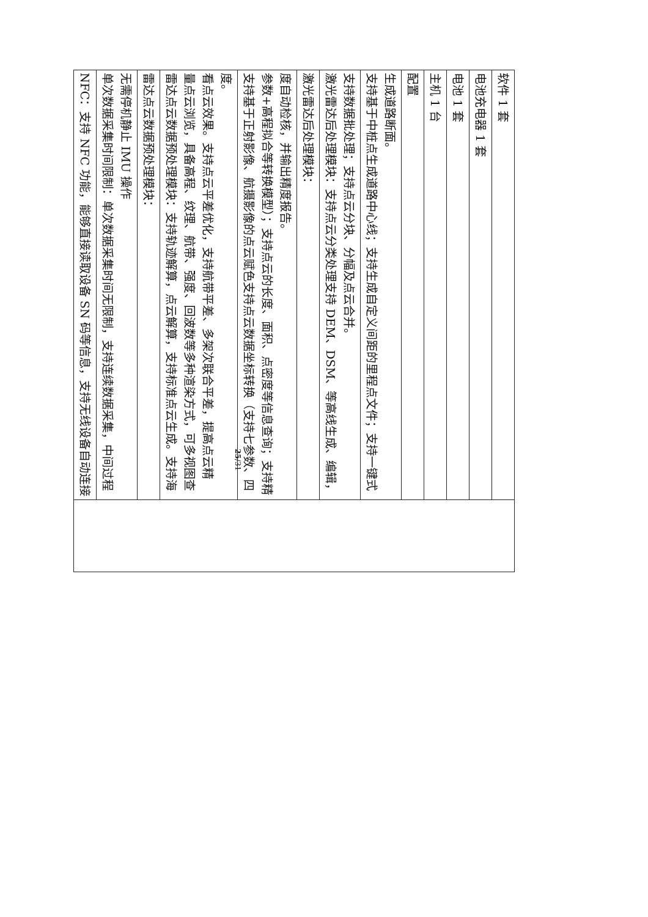| NFC：支持 NFC 功能，能够直接读取设备 SN 码等信息，支持无线设备自动连接 | |
| 单次数据采集时间限制：单次数据采集时间无限制，支持连续数据采集，中间过程无需停机静止 IMU 操作 | |
| 雷达点云数据预处理模块： | |
| 雷达点云数据预处理模块：支持轨迹解算，点云解算，支持标准点云生成。支持海量点云浏览，具备高程、纹理、航带、强度、回波数等多种渲染方式，可多视图查看点云效果。支持点云平差优化，支持航带平差、多架次联合平差，提高点云精度。 | |
| 支持基于正射影像、航摄影像的点云赋色支持点云数据坐标转换（支持七参数、四参数+高程拟合等转换模型）；支持点云的长度、面积、点密度等信息查询；支持精度自动检核，并输出精度报告。 | |
| 激光雷达后处理模块： | |
| 激光雷达后处理模块：支持点云分类处理支持 DEM、DSM、等高线生成、编辑，支持数据批处理；支持点云分块、分幅及点云合并。 | |
| 支持基于中桩点生成道路中心线；支持生成自定义间距的里程点文件；支持一键式生成道路断面。 | |
| 配置 | |
| 主机 1 台 | |
| 电池 1 套 | |
| 电池充电器 1 套 | |
| 软件 1 套 | |
25/31